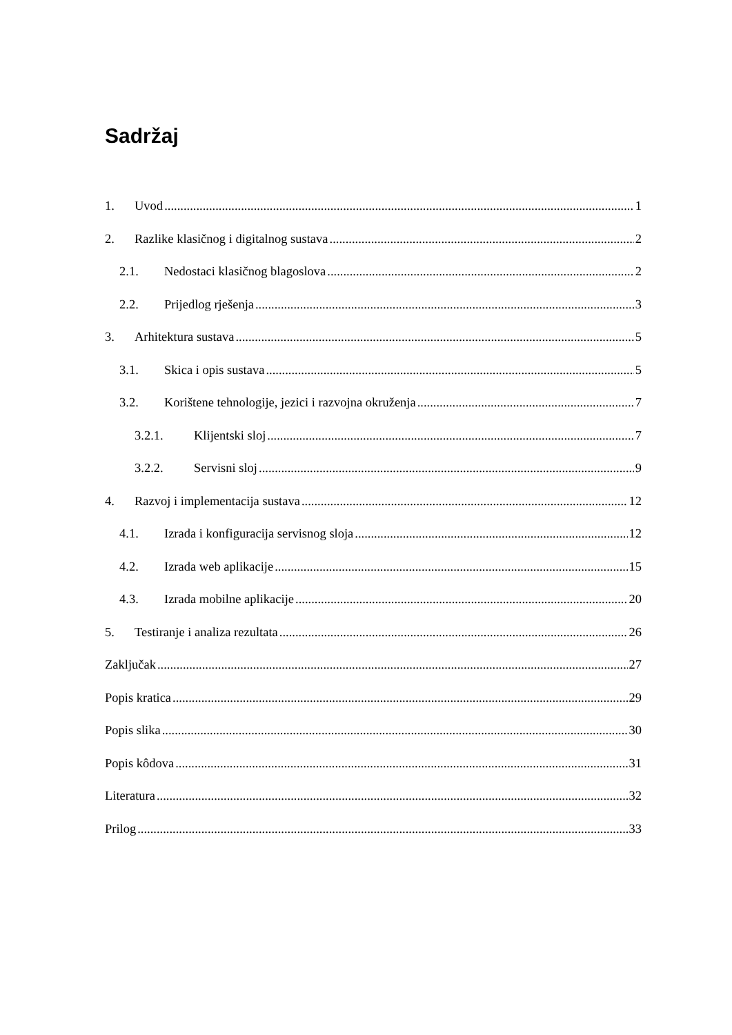Sadržaj
1. Uvod 1
2. Razlike klasičnog i digitalnog sustava 2
2.1. Nedostaci klasičnog blagoslova 2
2.2. Prijedlog rješenja 3
3. Arhitektura sustava 5
3.1. Skica i opis sustava 5
3.2. Korištene tehnologije, jezici i razvojna okruženja 7
3.2.1. Klijentski sloj 7
3.2.2. Servisni sloj 9
4. Razvoj i implementacija sustava 12
4.1. Izrada i konfiguracija servisnog sloja 12
4.2. Izrada web aplikacije 15
4.3. Izrada mobilne aplikacije 20
5. Testiranje i analiza rezultata 26
Zaključak 27
Popis kratica 29
Popis slika 30
Popis kôdova 31
Literatura 32
Prilog 33